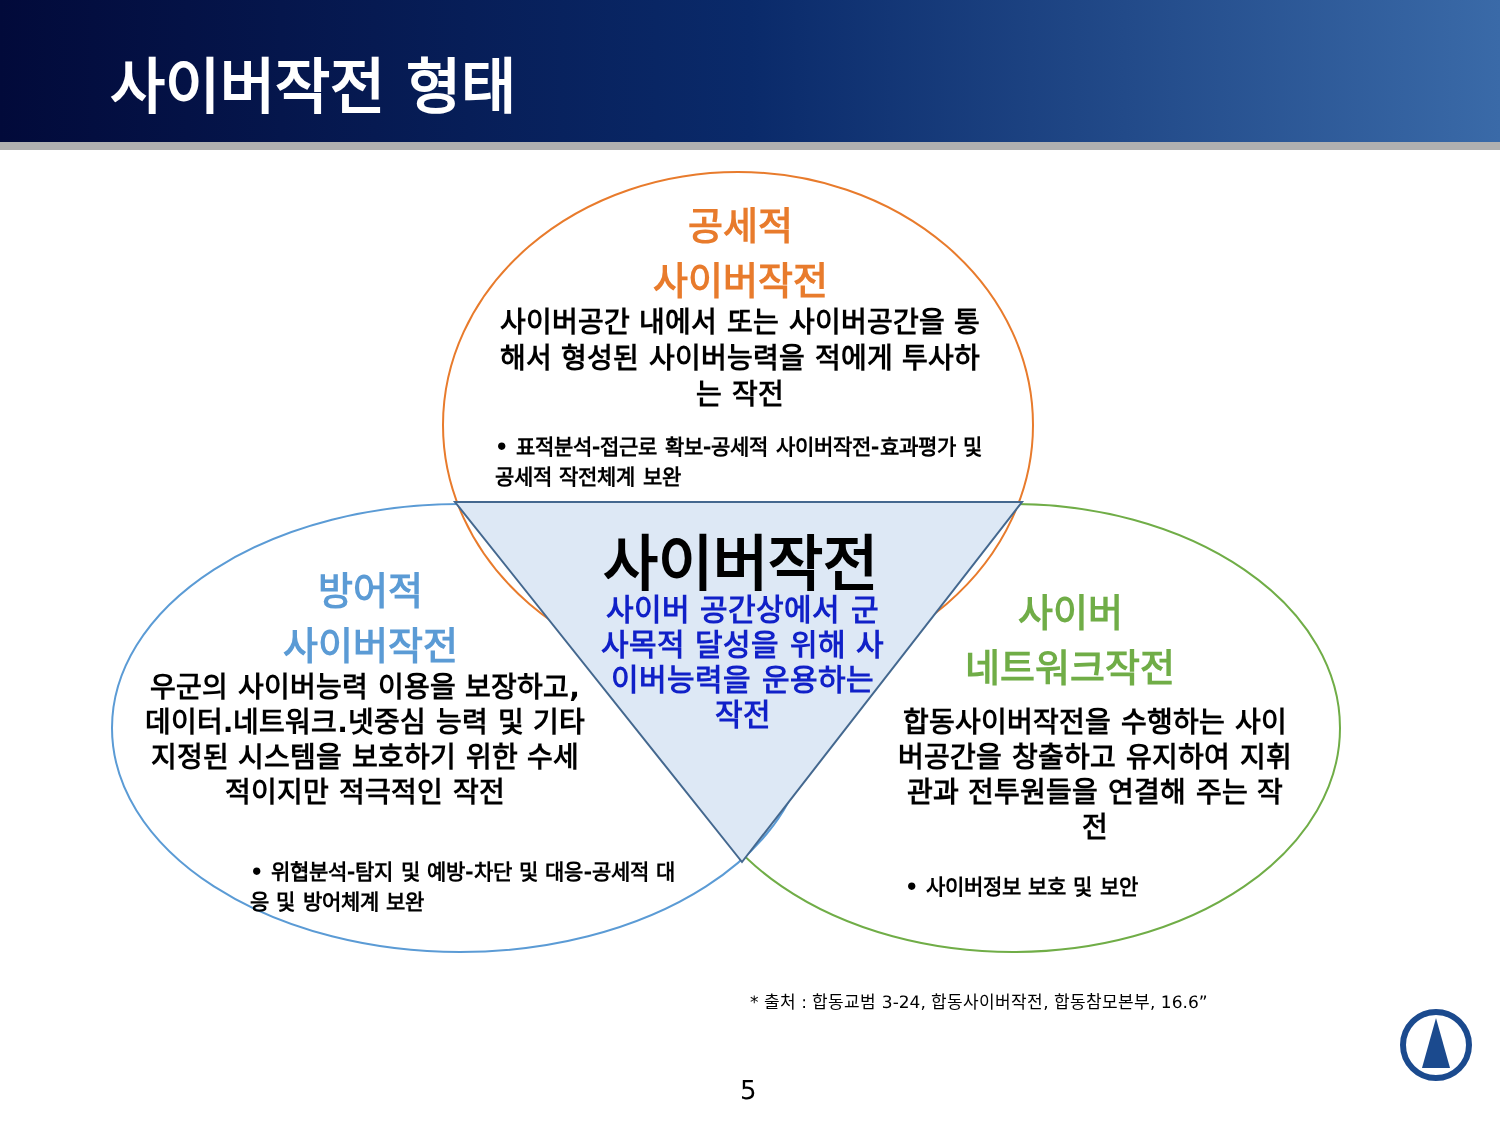사이버작전 형태
공세적
사이버작전
사이버공간 내에서 또는 사이버공간을 통해서 형성된 사이버능력을 적에게 투사하는 작전
• 표적분석-접근로 확보-공세적 사이버작전-효과평가 및 공세적 작전체계 보완
사이버작전
사이버 공간상에서 군사목적 달성을 위해 사이버능력을 운용하는 작전
방어적
사이버작전
우군의 사이버능력 이용을 보장하고, 데이터.네트워크.넷중심 능력 및 기타 지정된 시스템을 보호하기 위한 수세적이지만 적극적인 작전
• 위협분석-탐지 및 예방-차단 및 대응-공세적 대응 및 방어체계 보완
사이버
네트워크작전
합동사이버작전을 수행하는 사이버공간을 창출하고 유지하여 지휘관과 전투원들을 연결해 주는 작전
• 사이버정보 보호 및 보안
* 출처 : 합동교범 3-24, 합동사이버작전, 합동참모본부, 16.6”
5